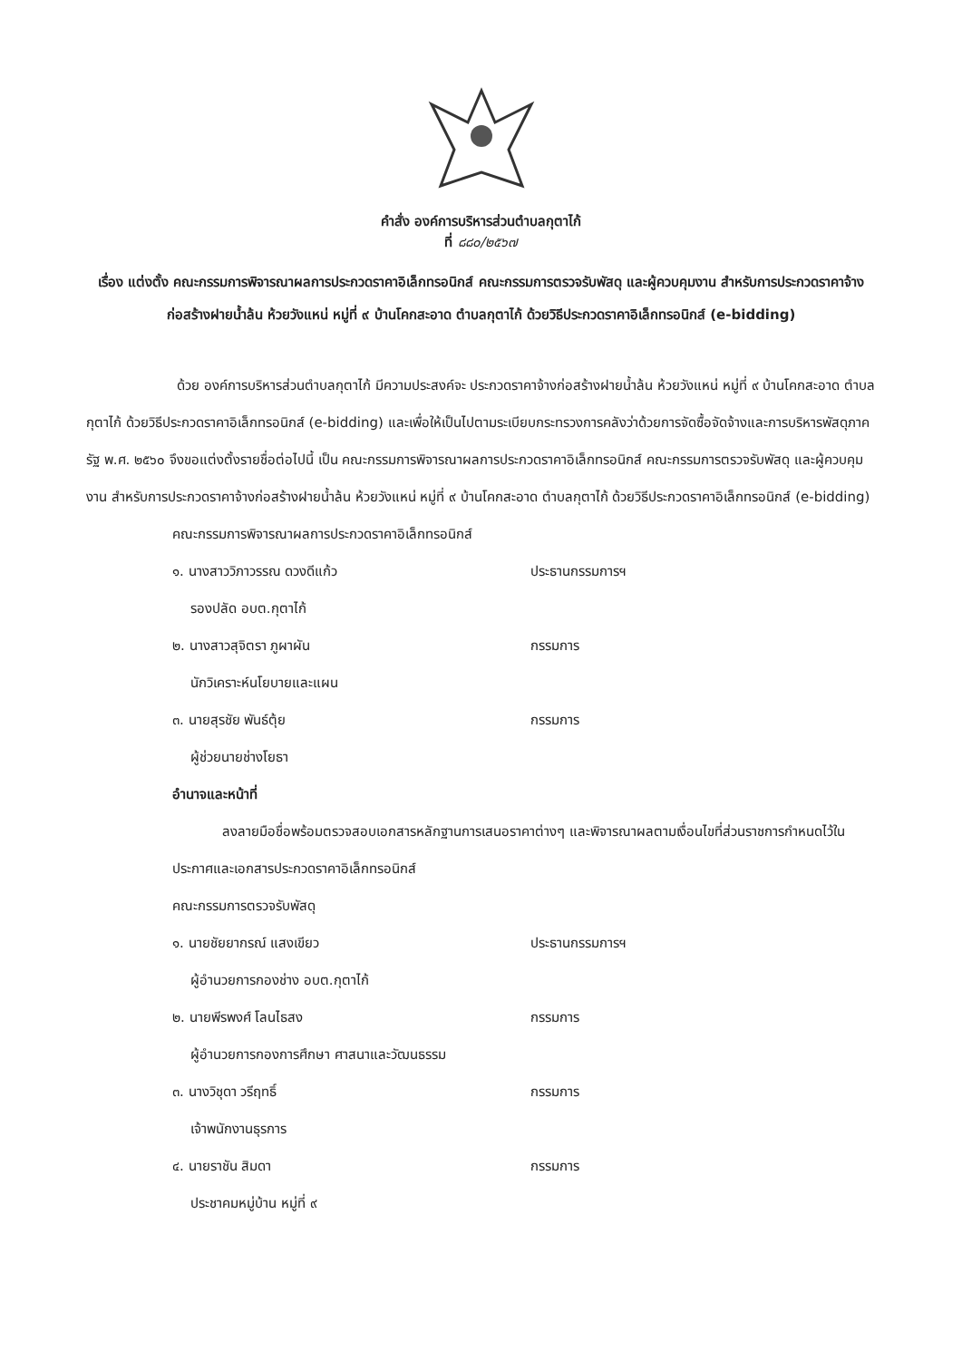คำสั่ง องค์การบริหารส่วนตำบลกุตาไก้
ที่ ๘๘๐/๒๕๖๗
เรื่อง แต่งตั้ง คณะกรรมการพิจารณาผลการประกวดราคาอิเล็กทรอนิกส์ คณะกรรมการตรวจรับพัสดุ และผู้ควบคุมงาน สำหรับการประกวดราคาจ้างก่อสร้างฝายน้ำล้น ห้วยวังแหน่ หมู่ที่ ๙ บ้านโคกสะอาด ตำบลกุตาไก้ ด้วยวิธีประกวดราคาอิเล็กทรอนิกส์ (e-bidding)
ด้วย องค์การบริหารส่วนตำบลกุตาไก้ มีความประสงค์จะ ประกวดราคาจ้างก่อสร้างฝายน้ำล้น ห้วยวังแหน่ หมู่ที่ ๙ บ้านโคกสะอาด ตำบลกุตาไก้ ด้วยวิธีประกวดราคาอิเล็กทรอนิกส์ (e-bidding) และเพื่อให้เป็นไปตามระเบียบกระทรวงการคลังว่าด้วยการจัดซื้อจัดจ้างและการบริหารพัสดุภาครัฐ พ.ศ. ๒๕๖๐ จึงขอแต่งตั้งรายชื่อต่อไปนี้ เป็น คณะกรรมการพิจารณาผลการประกวดราคาอิเล็กทรอนิกส์ คณะกรรมการตรวจรับพัสดุ และผู้ควบคุมงาน สำหรับการประกวดราคาจ้างก่อสร้างฝายน้ำล้น ห้วยวังแหน่ หมู่ที่ ๙ บ้านโคกสะอาด ตำบลกุตาไก้ ด้วยวิธีประกวดราคาอิเล็กทรอนิกส์ (e-bidding)
คณะกรรมการพิจารณาผลการประกวดราคาอิเล็กทรอนิกส์
๑. นางสาววิภาวรรณ ดวงดีแก้ว ประธานกรรมการฯ
รองปลัด อบต.กุตาไก้
๒. นางสาวสุจิตรา ภูผาผัน กรรมการ
นักวิเคราะห์นโยบายและแผน
๓. นายสุรชัย พันธ์ตุ้ย กรรมการ
ผู้ช่วยนายช่างโยธา
อำนาจและหน้าที่
ลงลายมือชื่อพร้อมตรวจสอบเอกสารหลักฐานการเสนอราคาต่างๆ และพิจารณาผลตามเงื่อนไขที่ส่วนราชการกำหนดไว้ในประกาศและเอกสารประกวดราคาอิเล็กทรอนิกส์
คณะกรรมการตรวจรับพัสดุ
๑. นายชัยยากรณ์ แสงเขียว ประธานกรรมการฯ
ผู้อำนวยการกองช่าง อบต.กุตาไก้
๒. นายพีรพงศ์ โลนไธสง กรรมการ
ผู้อำนวยการกองการศึกษา ศาสนาและวัฒนธรรม
๓. นางวิชุดา วรีฤทธิ์ กรรมการ
เจ้าพนักงานธุรการ
๔. นายราชัน สิมดา กรรมการ
ประชาคมหมู่บ้าน หมู่ที่ ๙